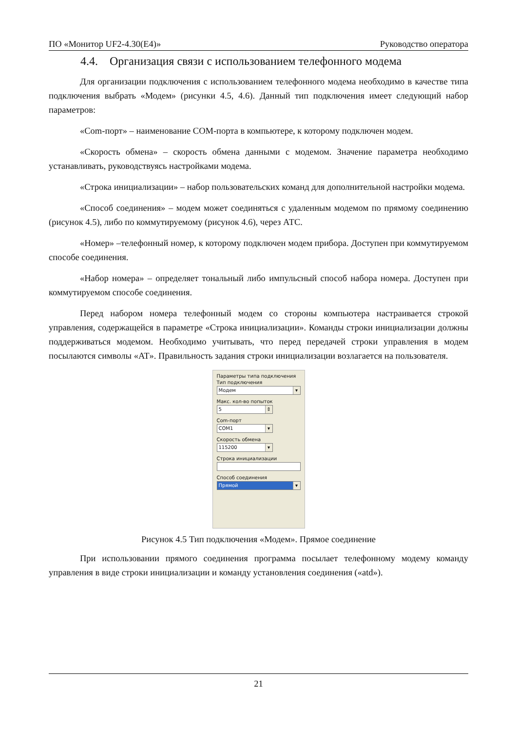ПО «Монитор UF2-4.30(E4)» Руководство оператора
4.4. Организация связи с использованием телефонного модема
Для организации подключения с использованием телефонного модема необходимо в качестве типа подключения выбрать «Модем» (рисунки 4.5, 4.6). Данный тип подключения имеет следующий набор параметров:
«Com-порт» – наименование COM-порта в компьютере, к которому подключен модем.
«Скорость обмена» – скорость обмена данными с модемом. Значение параметра необходимо устанавливать, руководствуясь настройками модема.
«Строка инициализации» – набор пользовательских команд для дополнительной настройки модема.
«Способ соединения» – модем может соединяться с удаленным модемом по прямому соединению (рисунок 4.5), либо по коммутируемому (рисунок 4.6), через АТС.
«Номер» –телефонный номер, к которому подключен модем прибора. Доступен при коммутируемом способе соединения.
«Набор номера» – определяет тональный либо импульсный способ набора номера. Доступен при коммутируемом способе соединения.
Перед набором номера телефонный модем со стороны компьютера настраивается строкой управления, содержащейся в параметре «Строка инициализации». Команды строки инициализации должны поддерживаться модемом. Необходимо учитывать, что перед передачей строки управления в модем посылаются символы «AT». Правильность задания строки инициализации возлагается на пользователя.
Параметры типа подключения
Тип подключения
Модем ▾
Макс. кол-во попыток
5 ⇕
Com-порт
COM1 ▾
Скорость обмена
115200 ▾
Строка инициализации
Способ соединения
Прямой ▾
Рисунок 4.5 Тип подключения «Модем». Прямое соединение
При использовании прямого соединения программа посылает телефонному модему команду управления в виде строки инициализации и команду установления соединения («atd»).
21